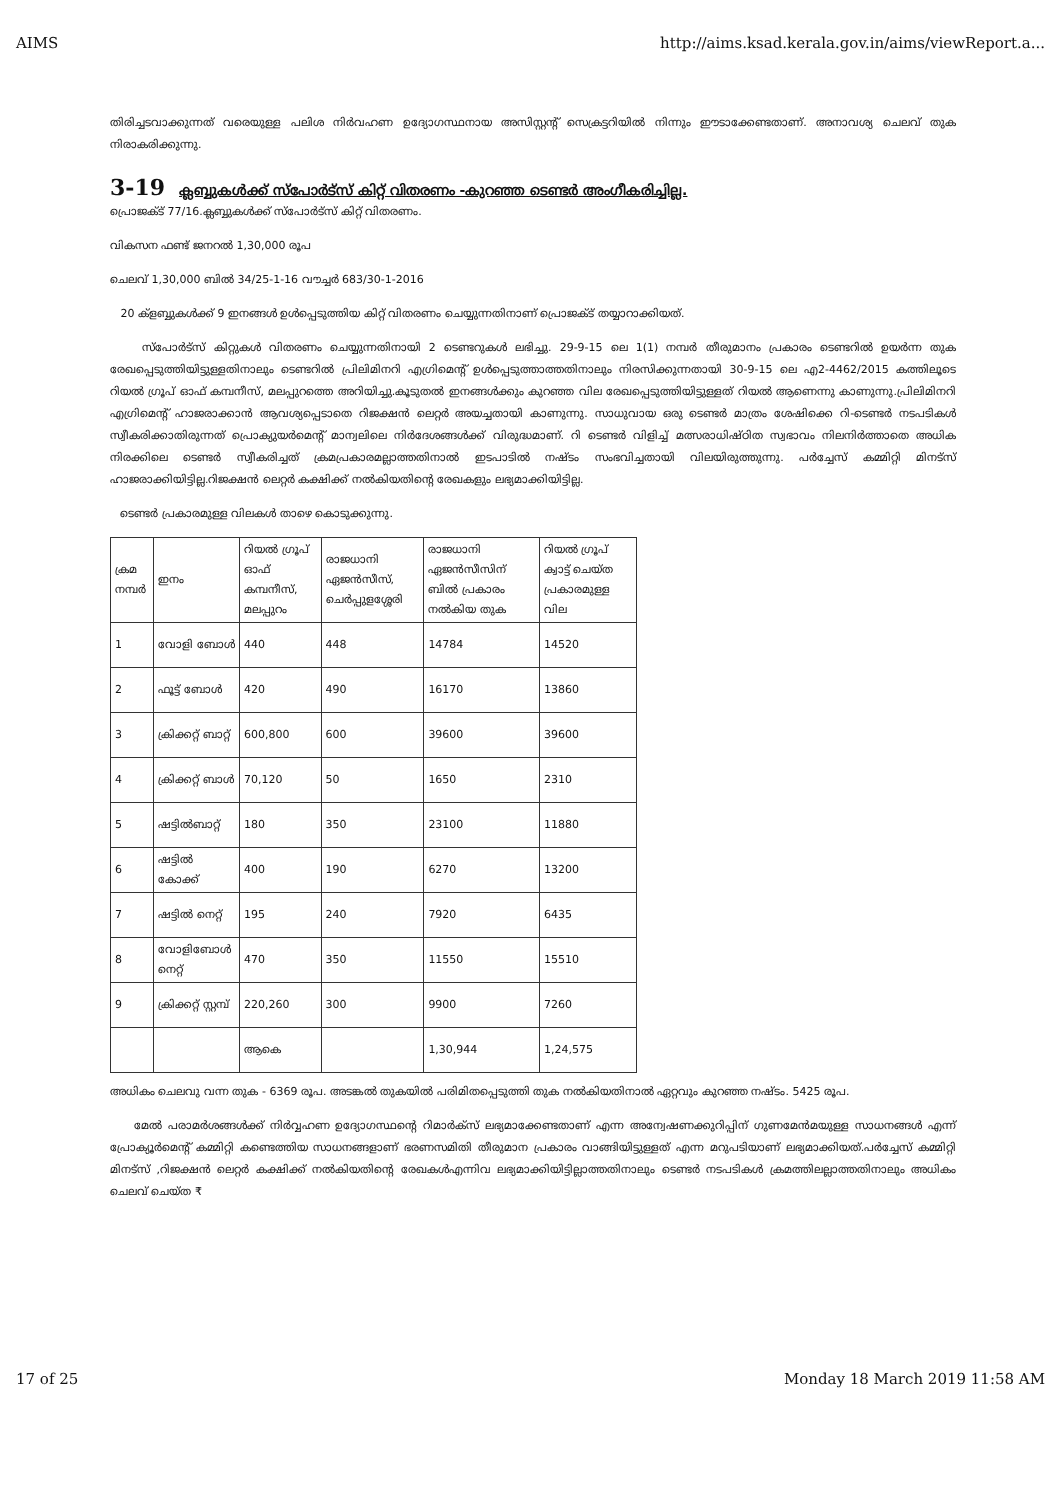AIMS http://aims.ksad.kerala.gov.in/aims/viewReport.a...
തിരിച്ചടവാക്കുന്നത് വരെയുള്ള പലിശ നിർവഹണ ഉദ്യോഗസ്ഥനായ അസിസ്റ്റന്റ് സെക്രട്ടറിയിൽ നിന്നും ഈടാക്കേണ്ടതാണ്. അനാവശ്യ ചെലവ് തുക നിരാകരിക്കുന്നു.
3-19 ക്ലബ്ബുകൾക്ക് സ്പോർട്സ് കിറ്റ് വിതരണം -കുറഞ്ഞ ടെണ്ടർ അംഗീകരിച്ചില്ല.
പ്രൊജക്ട് 77/16.ക്ലബ്ബുകൾക്ക് സ്പോർട്സ് കിറ്റ് വിതരണം.
വികസന ഫണ്ട് ജനറൽ 1,30,000 രൂപ
ചെലവ് 1,30,000 ബിൽ 34/25-1-16 വൗച്ചർ 683/30-1-2016
20 ക്ളബ്ബുകൾക്ക് 9 ഇനങ്ങൾ ഉൾപ്പെടുത്തിയ കിറ്റ് വിതരണം ചെയ്യുന്നതിനാണ് പ്രൊജക്ട് തയ്യാറാക്കിയത്.
സ്പോർട്സ് കിറ്റുകൾ വിതരണം ചെയ്യുന്നതിനായി 2 ടെണ്ടറുകൾ ലഭിച്ചു. 29-9-15 ലെ 1(1) നമ്പർ തീരുമാനം പ്രകാരം ടെണ്ടറിൽ ഉയർന്ന തുക രേഖപ്പെടുത്തിയിട്ടുള്ളതിനാലും ടെണ്ടറിൽ പ്രിലിമിനറി എഗ്രിമെന്റ് ഉൾപ്പെടുത്താത്തതിനാലും നിരസിക്കുന്നതായി 30-9-15 ലെ എ2-4462/2015 കത്തിലൂടെ റിയൽ ഗ്രൂപ് ഓഫ് കമ്പനീസ്, മലപ്പുറത്തെ അറിയിച്ചു.കൂടുതൽ ഇനങ്ങൾക്കും കുറഞ്ഞ വില രേഖപ്പെടുത്തിയിട്ടുള്ളത് റിയൽ ആണെന്നു കാണുന്നു.പ്രിലിമിനറി എഗ്രിമെന്റ് ഹാജരാക്കാൻ ആവശ്യപ്പെടാതെ റിജക്ഷൻ ലെറ്റർ അയച്ചതായി കാണുന്നു. സാധുവായ ഒരു ടെണ്ടർ മാത്രം ശേഷിക്കെ റി-ടെണ്ടർ നടപടികൾ സ്വീകരിക്കാതിരുന്നത് പ്രൊക്യുയർമെന്റ് മാന്വലിലെ നിർദേശങ്ങൾക്ക് വിരുദ്ധമാണ്. റി ടെണ്ടർ വിളിച്ച് മത്സരാധിഷ്ഠിത സ്വഭാവം നിലനിർത്താതെ അധിക നിരക്കിലെ ടെണ്ടർ സ്വീകരിച്ചത് ക്രമപ്രകാരമല്ലാത്തതിനാൽ ഇടപാടിൽ നഷ്ടം സംഭവിച്ചതായി വിലയിരുത്തുന്നു. പർച്ചേസ് കമ്മിറ്റി മിനട്സ് ഹാജരാക്കിയിട്ടില്ല.റിജക്ഷൻ ലെറ്റർ കക്ഷിക്ക് നൽകിയതിന്റെ രേഖകളും ലഭ്യമാക്കിയിട്ടില്ല.
ടെണ്ടർ പ്രകാരമുള്ള വിലകൾ താഴെ കൊടുക്കുന്നു.
| ക്രമ നമ്പർ | ഇനം | റിയൽ ഗ്രൂപ് ഓഫ് കമ്പനീസ്, മലപ്പുറം | രാജധാനി ഏജൻസീസ്, ചെർപ്പുളശ്ശേരി | രാജധാനി ഏജൻസീസിന് ബിൽ പ്രകാരം നൽകിയ തുക | റിയൽ ഗ്രൂപ് ക്വാട്ട് ചെയ്ത പ്രകാരമുള്ള വില |
| --- | --- | --- | --- | --- | --- |
| 1 | വോളി ബോൾ | 440 | 448 | 14784 | 14520 |
| 2 | ഫൂട്ട് ബോൾ | 420 | 490 | 16170 | 13860 |
| 3 | ക്രിക്കറ്റ് ബാറ്റ് | 600,800 | 600 | 39600 | 39600 |
| 4 | ക്രിക്കറ്റ് ബാൾ | 70,120 | 50 | 1650 | 2310 |
| 5 | ഷട്ടിൽബാറ്റ് | 180 | 350 | 23100 | 11880 |
| 6 | ഷട്ടിൽ കോക്ക് | 400 | 190 | 6270 | 13200 |
| 7 | ഷട്ടിൽ നെറ്റ് | 195 | 240 | 7920 | 6435 |
| 8 | വോളിബോൾ നെറ്റ് | 470 | 350 | 11550 | 15510 |
| 9 | ക്രിക്കറ്റ് സ്റ്റമ്പ് | 220,260 | 300 | 9900 | 7260 |
| | | ആകെ | | 1,30,944 | 1,24,575 |
അധികം ചെലവു വന്ന തുക - 6369 രൂപ. അടങ്കൽ തുകയിൽ പരിമിതപ്പെടുത്തി തുക നൽകിയതിനാൽ ഏറ്റവും കുറഞ്ഞ നഷ്ടം. 5425 രൂപ.
മേൽ പരാമർശങ്ങൾക്ക് നിർവ്വഹണ ഉദ്യോഗസ്ഥന്റെ റിമാർക്സ് ലഭ്യമാക്കേണ്ടതാണ് എന്ന അന്വേഷണക്കുറിപ്പിന് ഗുണമേൻമയുള്ള സാധനങ്ങൾ എന്ന് പ്രോക്യൂർമെന്റ് കമ്മിറ്റി കണ്ടെത്തിയ സാധനങ്ങളാണ് ഭരണസമിതി തീരുമാന പ്രകാരം വാങ്ങിയിട്ടുള്ളത് എന്ന മറുപടിയാണ് ലഭ്യമാക്കിയത്.പർച്ചേസ് കമ്മിറ്റി മിനട്സ് ,റിജക്ഷൻ ലെറ്റർ കക്ഷിക്ക് നൽകിയതിന്റെ രേഖകൾഎന്നിവ ലഭ്യമാക്കിയിട്ടില്ലാത്തതിനാലും ടെണ്ടർ നടപടികൾ ക്രമത്തിലല്ലാത്തതിനാലും അധികം ചെലവ് ചെയ്ത ₹
17 of 25 Monday 18 March 2019 11:58 AM